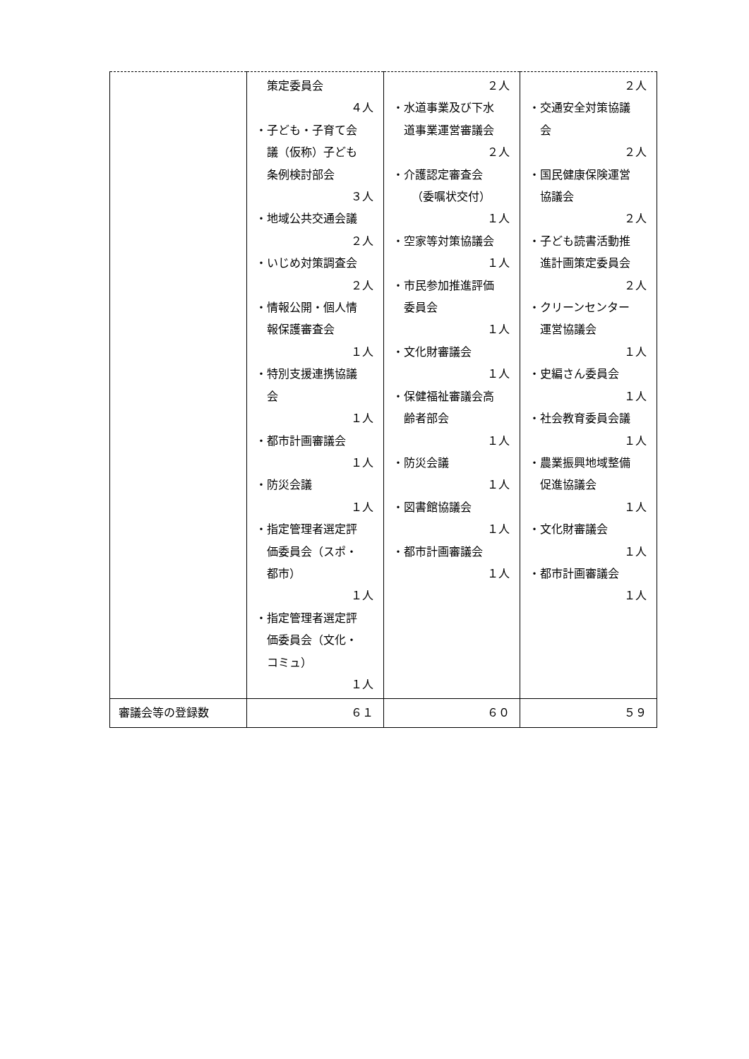| | 策定委員会 ４人 ・子ども・子育て会 議（仮称）子ども 条例検討部会 ３人 ・地域公共交通会議 ２人 ・いじめ対策調査会 ２人 ・情報公開・個人情 報保護審査会 １人 ・特別支援連携協議 会 １人 ・都市計画審議会 １人 ・防災会議 １人 ・指定管理者選定評 価委員会（スポ・ 都市） １人 ・指定管理者選定評 価委員会（文化・ コミュ） １人 | ２人 ・水道事業及び下水 道事業運営審議会 ２人 ・介護認定審査会 （委嘱状交付） １人 ・空家等対策協議会 １人 ・市民参加推進評価 委員会 １人 ・文化財審議会 １人 ・保健福祉審議会高 齢者部会 １人 ・防災会議 １人 ・図書館協議会 １人 ・都市計画審議会 １人 | ２人 ・交通安全対策協議 会 ２人 ・国民健康保険運営 協議会 ２人 ・子ども読書活動推 進計画策定委員会 ２人 ・クリーンセンター 運営協議会 １人 ・史編さん委員会 １人 ・社会教育委員会議 １人 ・農業振興地域整備 促進協議会 １人 ・文化財審議会 １人 ・都市計画審議会 １人 |
| 審議会等の登録数 | ６１ | ６０ | ５９ |